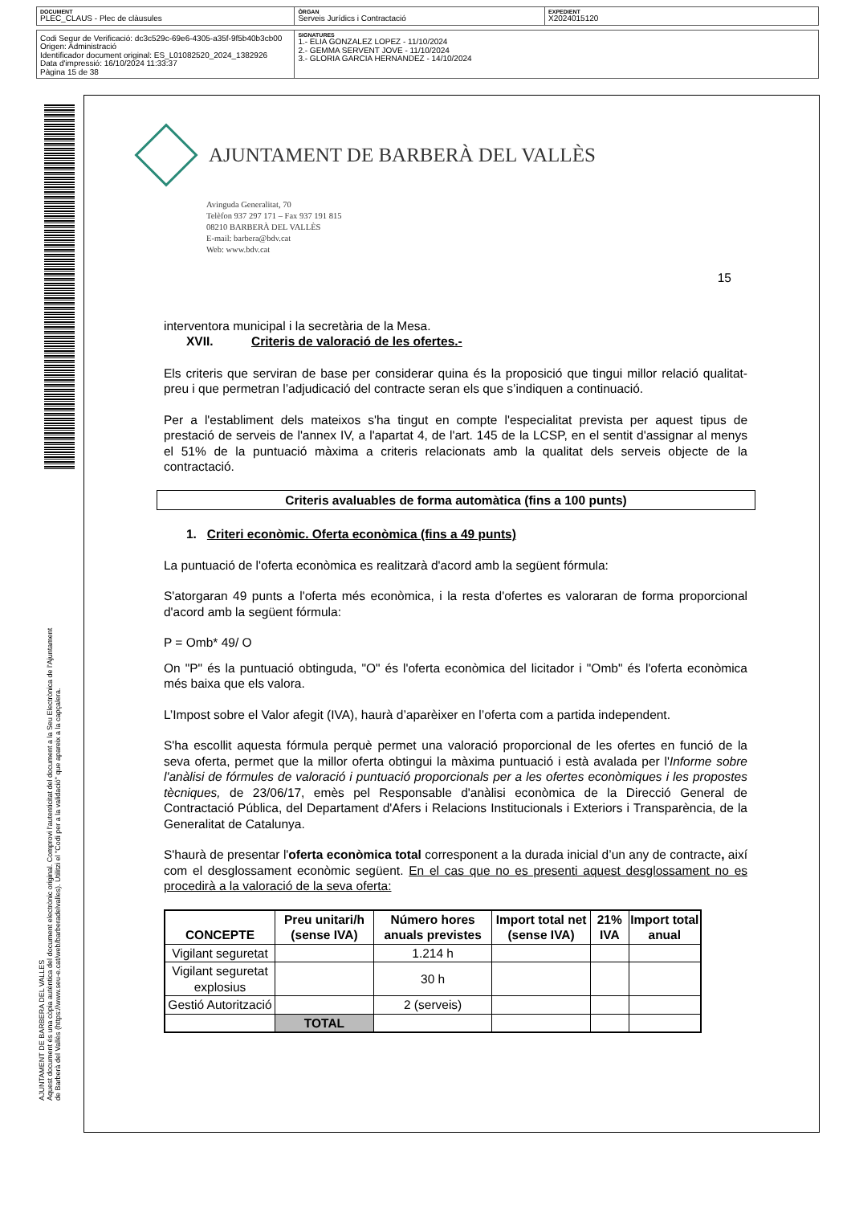| DOCUMENT PLEC_CLAUS - Plec de clàusules | ÒRGAN Serveis Jurídics i Contractació | EXPEDIENT X2024015120 |
| Codi Segur de Verificació: dc3c529c-69e6-4305-a35f-9f5b40b3cb00 Origen: Administració Identificador document original: ES_L01082520_2024_1382926 Data d'impressió: 16/10/2024 11:33:37 Pàgina 15 de 38 | SIGNATURES 1.- ELIA GONZALEZ LOPEZ - 11/10/2024 2.- GEMMA SERVENT JOVE - 11/10/2024 3.- GLORIA GARCIA HERNANDEZ - 14/10/2024 |
AJUNTAMENT DE BARBERA DEL VALLES
Aquest document és una còpia autèntica del document electrònic original. Comprovi l'autenticitat del document a la Seu Electrònica de l'Ajuntament de Barberà del Vallès (https://www.seu-e.cat/web/barberadelvalles). Utilitzi el "Codi per a la validació" que apareix a la capçalera.
AJUNTAMENT DE BARBERÀ DEL VALLÈS
Avinguda Generalitat, 70
Telèfon 937 297 171 – Fax 937 191 815
08210 BARBERÀ DEL VALLÈS
E-mail: barbera@bdv.cat
Web: www.bdv.cat
15
interventora municipal i la secretària de la Mesa.
XVII. Criteris de valoració de les ofertes.-
Els criteris que serviran de base per considerar quina és la proposició que tingui millor relació qualitat-preu i que permetran l’adjudicació del contracte seran els que s’indiquen a continuació.
Per a l'establiment dels mateixos s'ha tingut en compte l'especialitat prevista per aquest tipus de prestació de serveis de l'annex IV, a l'apartat 4, de l'art. 145 de la LCSP, en el sentit d'assignar al menys el 51% de la puntuació màxima a criteris relacionats amb la qualitat dels serveis objecte de la contractació.
Criteris avaluables de forma automàtica (fins a 100 punts)
1. Criteri econòmic. Oferta econòmica (fins a 49 punts)
La puntuació de l'oferta econòmica es realitzarà d'acord amb la següent fórmula:
S'atorgaran 49 punts a l'oferta més econòmica, i la resta d'ofertes es valoraran de forma proporcional d'acord amb la següent fórmula:
P = Omb* 49/ O
On "P" és la puntuació obtinguda, "O" és l'oferta econòmica del licitador i "Omb" és l'oferta econòmica més baixa que els valora.
L’Impost sobre el Valor afegit (IVA), haurà d’aparèixer en l’oferta com a partida independent.
S'ha escollit aquesta fórmula perquè permet una valoració proporcional de les ofertes en funció de la seva oferta, permet que la millor oferta obtingui la màxima puntuació i està avalada per l'Informe sobre l'anàlisi de fórmules de valoració i puntuació proporcionals per a les ofertes econòmiques i les propostes tècniques, de 23/06/17, emès pel Responsable d'anàlisi econòmica de la Direcció General de Contractació Pública, del Departament d'Afers i Relacions Institucionals i Exteriors i Transparència, de la Generalitat de Catalunya.
S'haurà de presentar l'oferta econòmica total corresponent a la durada inicial d’un any de contracte, així com el desglossament econòmic següent. En el cas que no es presenti aquest desglossament no es procedirà a la valoració de la seva oferta:
| CONCEPTE | Preu unitari/h (sense IVA) | Número hores anuals previstes | Import total net (sense IVA) | 21% IVA | Import total anual |
| --- | --- | --- | --- | --- | --- |
| Vigilant seguretat | | 1.214 h | | | |
| Vigilant seguretat explosius | | 30 h | | | |
| Gestió Autorització | | 2 (serveis) | | | |
| | TOTAL | | | | |